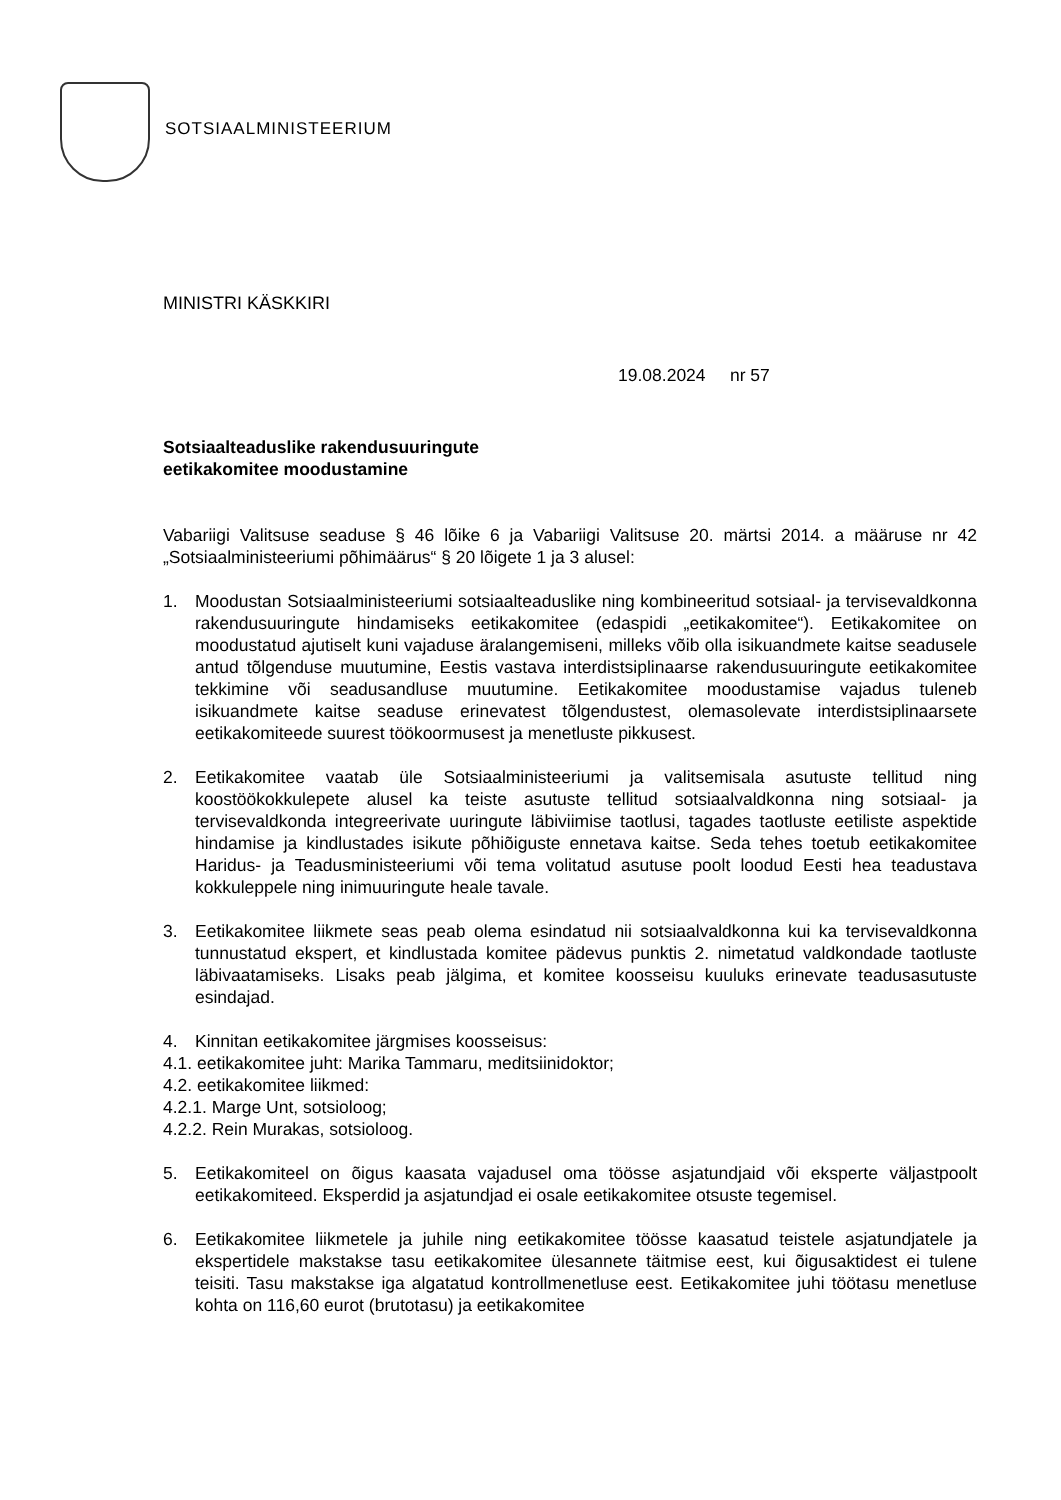SOTSIAALMINISTEERIUM
MINISTRI KÄSKKIRI
19.08.2024 nr 57
Sotsiaalteaduslike rakendusuuringute
eetikakomitee moodustamine
Vabariigi Valitsuse seaduse § 46 lõike 6 ja Vabariigi Valitsuse 20. märtsi 2014. a määruse nr 42 „Sotsiaalministeeriumi põhimäärus“ § 20 lõigete 1 ja 3 alusel:
1. Moodustan Sotsiaalministeeriumi sotsiaalteaduslike ning kombineeritud sotsiaal- ja tervisevaldkonna rakendusuuringute hindamiseks eetikakomitee (edaspidi „eetikakomitee“). Eetikakomitee on moodustatud ajutiselt kuni vajaduse äralangemiseni, milleks võib olla isikuandmete kaitse seadusele antud tõlgenduse muutumine, Eestis vastava interdistsiplinaarse rakendusuuringute eetikakomitee tekkimine või seadusandluse muutumine. Eetikakomitee moodustamise vajadus tuleneb isikuandmete kaitse seaduse erinevatest tõlgendustest, olemasolevate interdistsiplinaarsete eetikakomiteede suurest töökoormusest ja menetluste pikkusest.
2. Eetikakomitee vaatab üle Sotsiaalministeeriumi ja valitsemisala asutuste tellitud ning koostöökokkulepete alusel ka teiste asutuste tellitud sotsiaalvaldkonna ning sotsiaal- ja tervisevaldkonda integreerivate uuringute läbiviimise taotlusi, tagades taotluste eetiliste aspektide hindamise ja kindlustades isikute põhiõiguste ennetava kaitse. Seda tehes toetub eetikakomitee Haridus- ja Teadusministeeriumi või tema volitatud asutuse poolt loodud Eesti hea teadustava kokkuleppele ning inimuuringute heale tavale.
3. Eetikakomitee liikmete seas peab olema esindatud nii sotsiaalvaldkonna kui ka tervisevaldkonna tunnustatud ekspert, et kindlustada komitee pädevus punktis 2. nimetatud valdkondade taotluste läbivaatamiseks. Lisaks peab jälgima, et komitee koosseisu kuuluks erinevate teadusasutuste esindajad.
4. Kinnitan eetikakomitee järgmises koosseisus:
4.1. eetikakomitee juht: Marika Tammaru, meditsiinidoktor;
4.2. eetikakomitee liikmed:
4.2.1. Marge Unt, sotsioloog;
4.2.2. Rein Murakas, sotsioloog.
5. Eetikakomiteel on õigus kaasata vajadusel oma töösse asjatundjaid või eksperte väljastpoolt eetikakomiteed. Eksperdid ja asjatundjad ei osale eetikakomitee otsuste tegemisel.
6. Eetikakomitee liikmetele ja juhile ning eetikakomitee töösse kaasatud teistele asjatundjatele ja ekspertidele makstakse tasu eetikakomitee ülesannete täitmise eest, kui õigusaktidest ei tulene teisiti. Tasu makstakse iga algatatud kontrollmenetluse eest. Eetikakomitee juhi töötasu menetluse kohta on 116,60 eurot (brutotasu) ja eetikakomitee